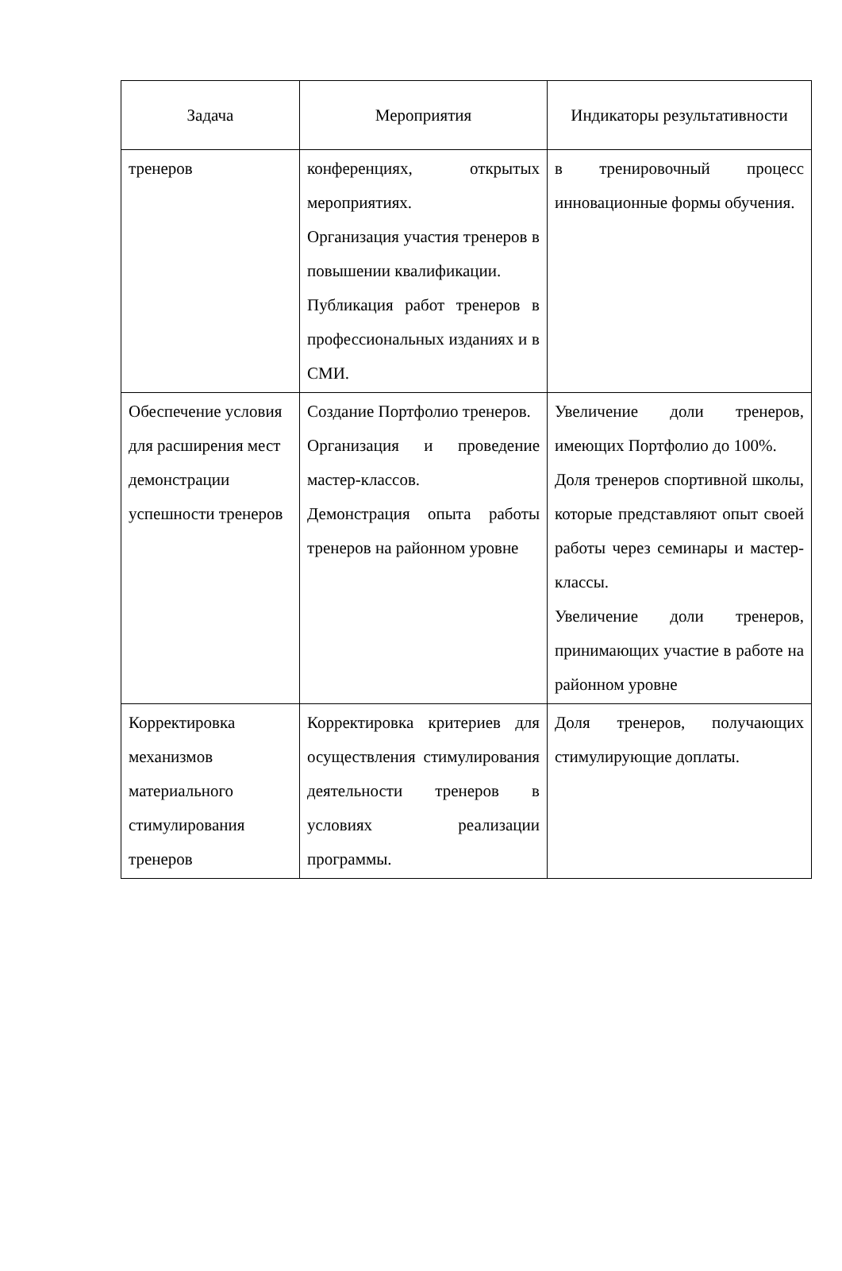| Задача | Мероприятия | Индикаторы результативности |
| --- | --- | --- |
| тренеров | конференциях, открытых мероприятиях. Организация участия тренеров в повышении квалификации. Публикация работ тренеров в профессиональных изданиях и в СМИ. | в тренировочный процесс инновационные формы обучения. |
| Обеспечение условия для расширения мест демонстрации успешности тренеров | Создание Портфолио тренеров. Организация и проведение мастер-классов. Демонстрация опыта работы тренеров на районном уровне | Увеличение доли тренеров, имеющих Портфолио до 100%. Доля тренеров спортивной школы, которые представляют опыт своей работы через семинары и мастер-классы. Увеличение доли тренеров, принимающих участие в работе на районном уровне |
| Корректировка механизмов материального стимулирования тренеров | Корректировка критериев для осуществления стимулирования деятельности тренеров в условиях реализации программы. | Доля тренеров, получающих стимулирующие доплаты. |